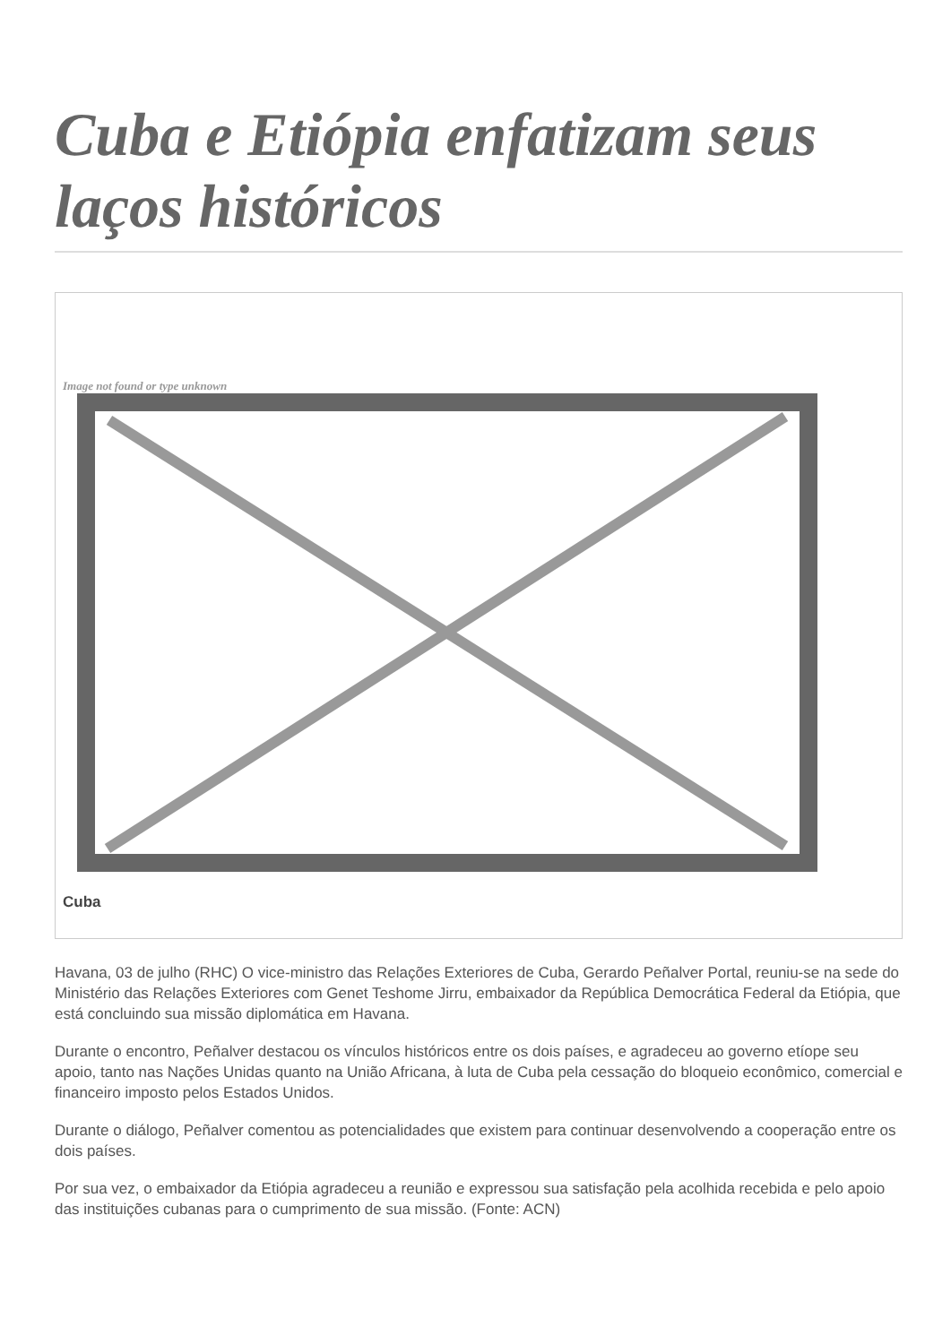Cuba e Etiópia enfatizam seus laços históricos
Image not found or type unknown
Cuba
Havana, 03 de julho (RHC) O vice-ministro das Relações Exteriores de Cuba, Gerardo Peñalver Portal, reuniu-se na sede do Ministério das Relações Exteriores com Genet Teshome Jirru, embaixador da República Democrática Federal da Etiópia, que está concluindo sua missão diplomática em Havana.
Durante o encontro, Peñalver destacou os vínculos históricos entre os dois países, e agradeceu ao governo etíope seu apoio, tanto nas Nações Unidas quanto na União Africana, à luta de Cuba pela cessação do bloqueio econômico, comercial e financeiro imposto pelos Estados Unidos.
Durante o diálogo, Peñalver comentou as potencialidades que existem para continuar desenvolvendo a cooperação entre os dois países.
Por sua vez, o embaixador da Etiópia agradeceu a reunião e expressou sua satisfação pela acolhida recebida e pelo apoio das instituições cubanas para o cumprimento de sua missão. (Fonte: ACN)